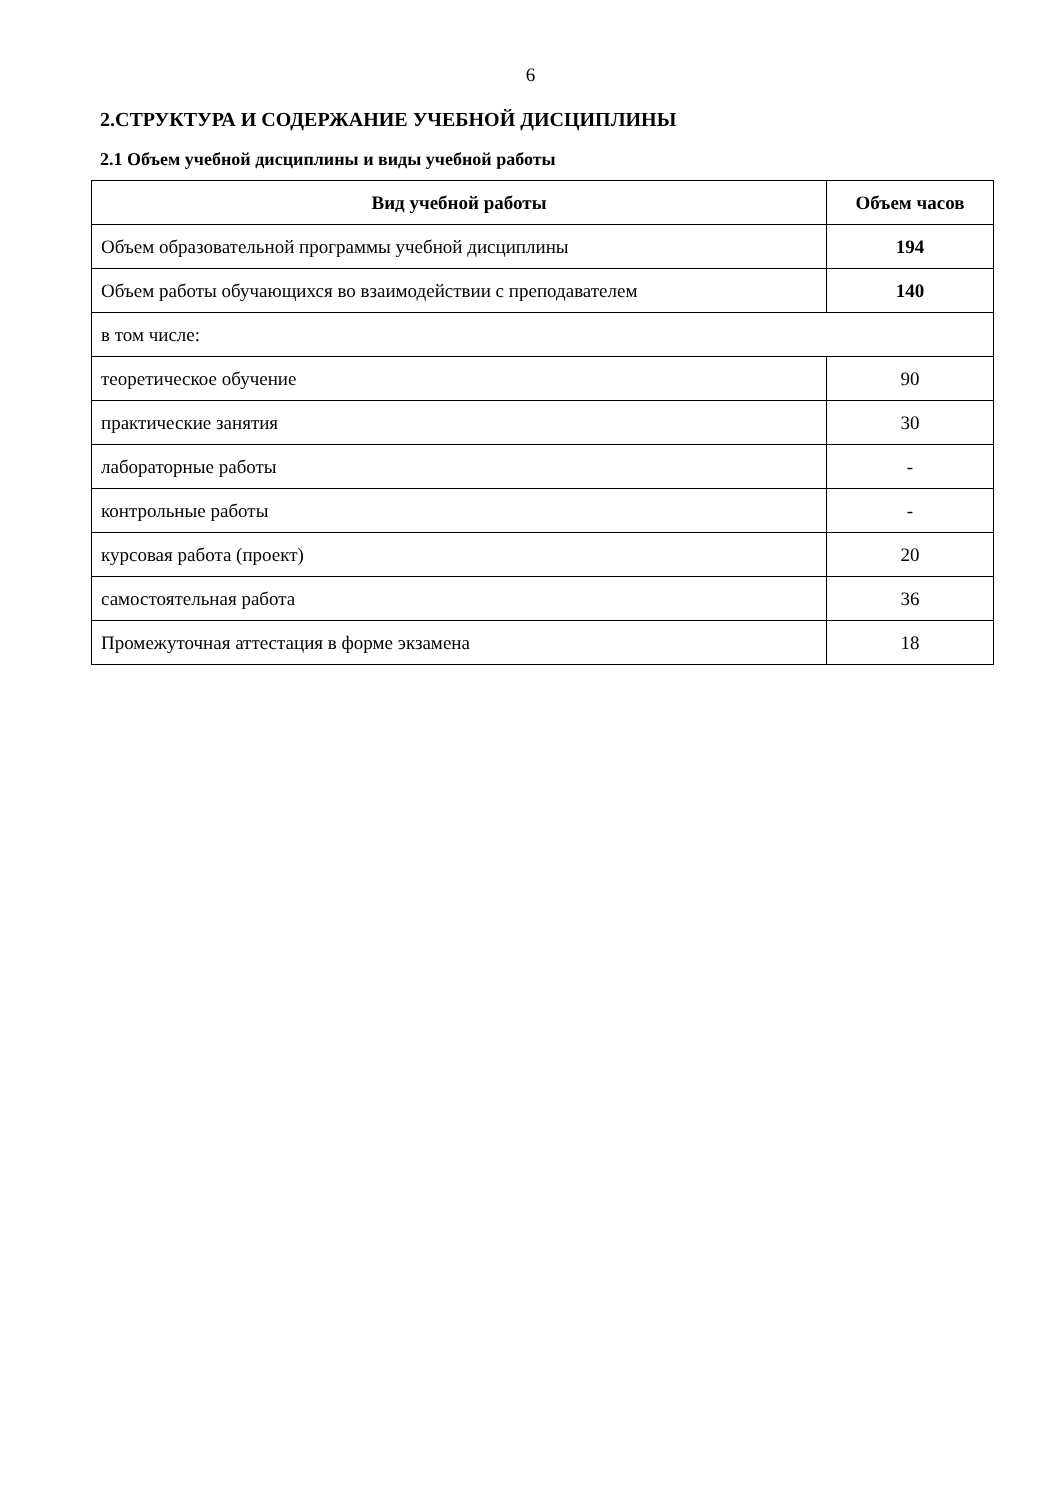6
2.СТРУКТУРА И СОДЕРЖАНИЕ УЧЕБНОЙ ДИСЦИПЛИНЫ
2.1 Объем учебной дисциплины и виды учебной работы
| Вид учебной работы | Объем часов |
| --- | --- |
| Объем образовательной программы учебной дисциплины | 194 |
| Объем работы обучающихся во взаимодействии с преподавателем | 140 |
| в том числе: | |
| теоретическое обучение | 90 |
| практические занятия | 30 |
| лабораторные работы | - |
| контрольные работы | - |
| курсовая работа (проект) | 20 |
| самостоятельная работа | 36 |
| Промежуточная аттестация в форме экзамена | 18 |